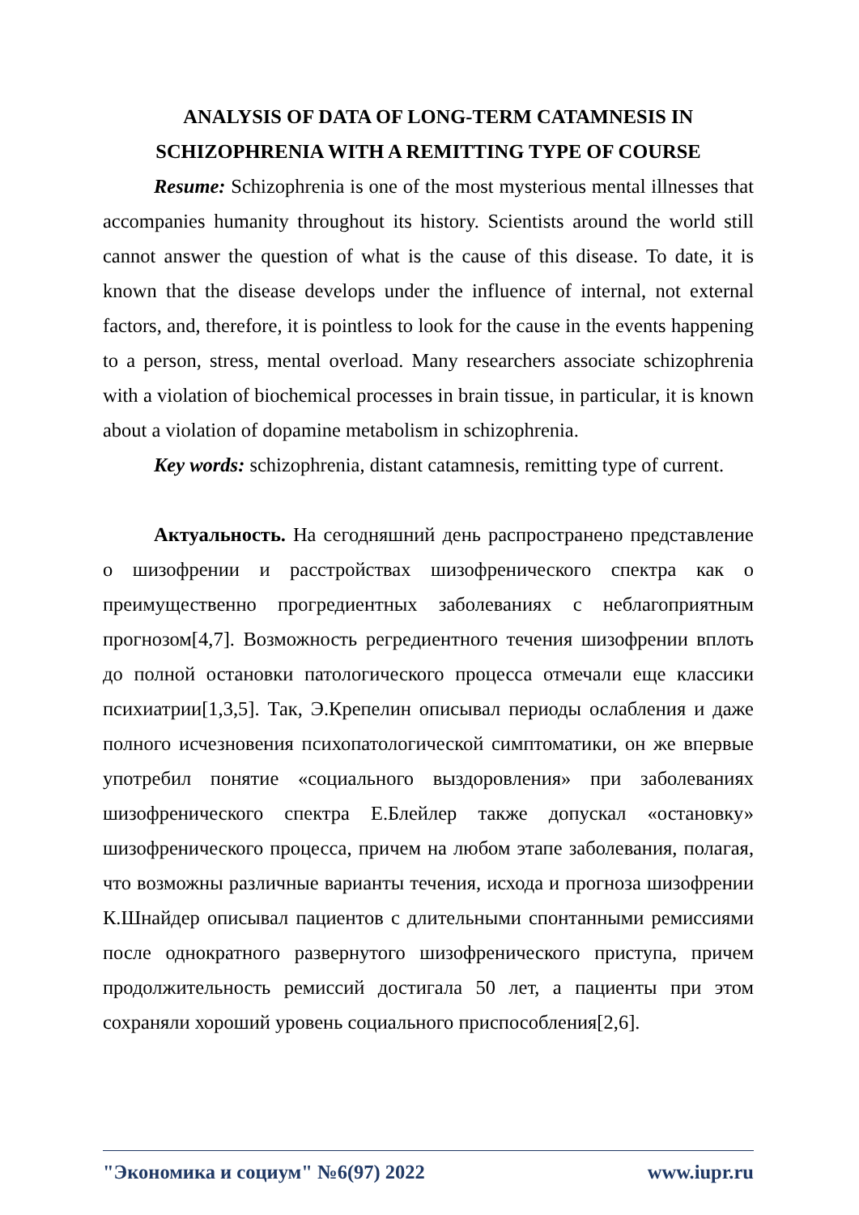ANALYSIS OF DATA OF LONG-TERM CATAMNESIS IN SCHIZOPHRENIA WITH A REMITTING TYPE OF COURSE
Resume: Schizophrenia is one of the most mysterious mental illnesses that accompanies humanity throughout its history. Scientists around the world still cannot answer the question of what is the cause of this disease. To date, it is known that the disease develops under the influence of internal, not external factors, and, therefore, it is pointless to look for the cause in the events happening to a person, stress, mental overload. Many researchers associate schizophrenia with a violation of biochemical processes in brain tissue, in particular, it is known about a violation of dopamine metabolism in schizophrenia.
Key words: schizophrenia, distant catamnesis, remitting type of current.
Актуальность. На сегодняшний день распространено представление о шизофрении и расстройствах шизофренического спектра как о преимущественно прогредиентных заболеваниях с неблагоприятным прогнозом[4,7]. Возможность регредиентного течения шизофрении вплоть до полной остановки патологического процесса отмечали еще классики психиатрии[1,3,5]. Так, Э.Крепелин описывал периоды ослабления и даже полного исчезновения психопатологической симптоматики, он же впервые употребил понятие «социального выздоровления» при заболеваниях шизофренического спектра Е.Блейлер также допускал «остановку» шизофренического процесса, причем на любом этапе заболевания, полагая, что возможны различные варианты течения, исхода и прогноза шизофрении К.Шнайдер описывал пациентов с длительными спонтанными ремиссиями после однократного развернутого шизофренического приступа, причем продолжительность ремиссий достигала 50 лет, а пациенты при этом сохраняли хороший уровень социального приспособления[2,6].
"Экономика и социум" №6(97) 2022 www.iupr.ru